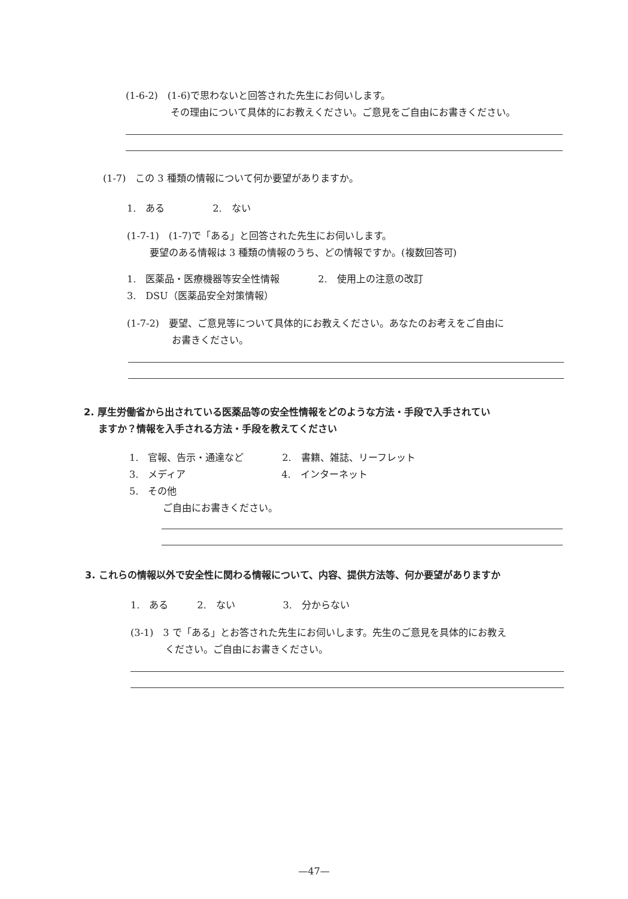(1-6-2)　(1-6)で思わないと回答された先生にお伺いします。
その理由について具体的にお教えください。ご意見をご自由にお書きください。
(1-7)　この 3 種類の情報について何か要望がありますか。
1.　ある　　　　　2.　ない
(1-7-1)　(1-7)で「ある」と回答された先生にお伺いします。
要望のある情報は 3 種類の情報のうち、どの情報ですか。(複数回答可)
1.　医薬品・医療機器等安全性情報　　　　2.　使用上の注意の改訂
3.　DSU（医薬品安全対策情報）
(1-7-2)　要望、ご意見等について具体的にお教えください。あなたのお考えをご自由に
お書きください。
2. 厚生労働省から出されている医薬品等の安全性情報をどのような方法・手段で入手されてい
ますか？情報を入手される方法・手段を教えてください
1.　官報、告示・通達など　　　　2.　書籍、雑誌、リーフレット
3.　メディア　　　　　　　　　　4.　インターネット
5.　その他
ご自由にお書きください。
3. これらの情報以外で安全性に関わる情報について、内容、提供方法等、何か要望がありますか
1.　ある　　　2.　ない　　　　　3.　分からない
(3-1)　3 で「ある」とお答された先生にお伺いします。先生のご意見を具体的にお教え
ください。ご自由にお書きください。
—47—